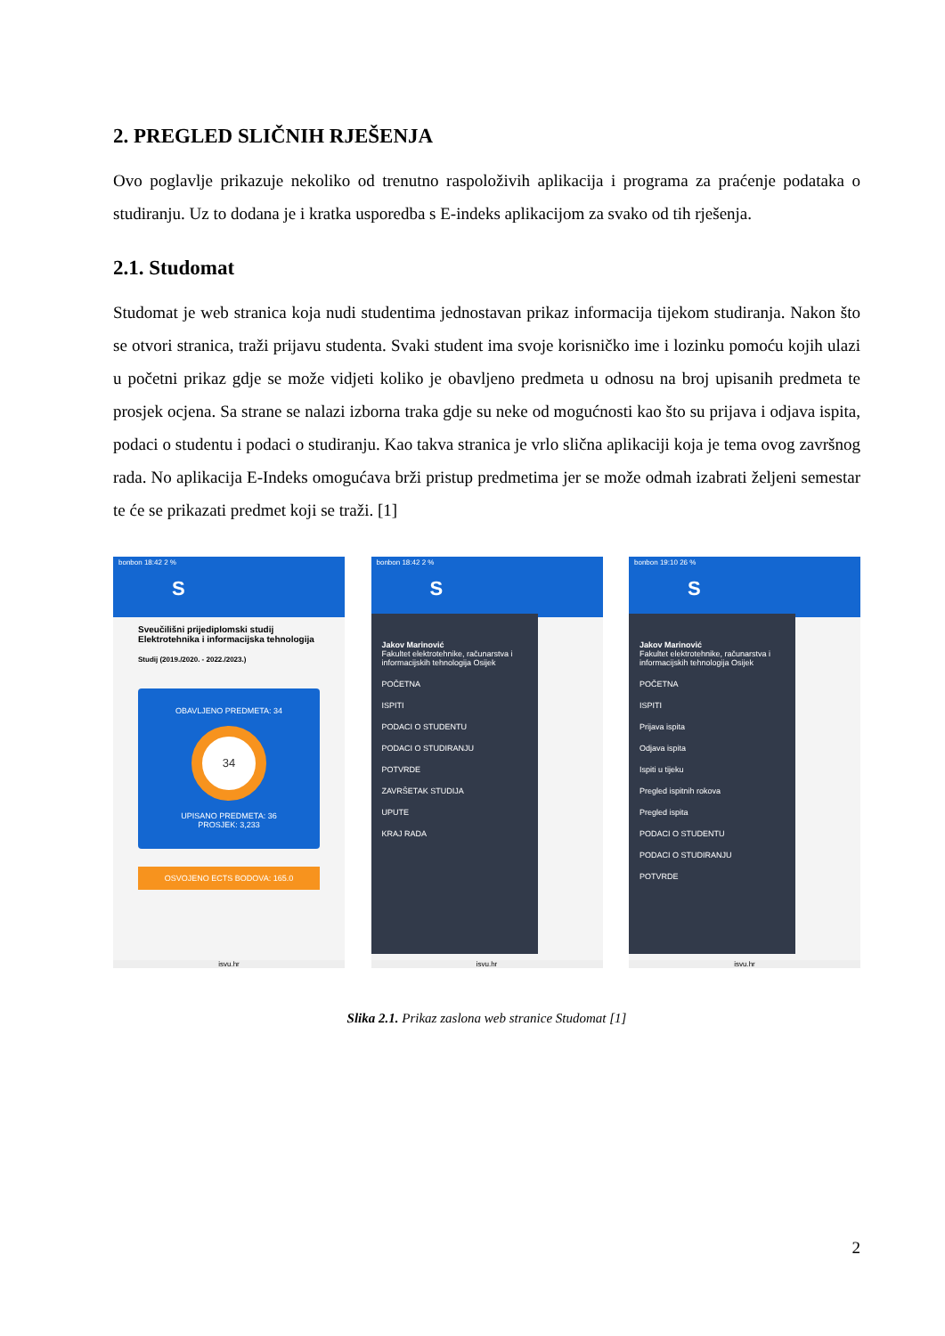2. PREGLED SLIČNIH RJEŠENJA
Ovo poglavlje prikazuje nekoliko od trenutno raspoloživih aplikacija i programa za praćenje podataka o studiranju. Uz to dodana je i kratka usporedba s E-indeks aplikacijom za svako od tih rješenja.
2.1. Studomat
Studomat je web stranica koja nudi studentima jednostavan prikaz informacija tijekom studiranja. Nakon što se otvori stranica, traži prijavu studenta. Svaki student ima svoje korisničko ime i lozinku pomoću kojih ulazi u početni prikaz gdje se može vidjeti koliko je obavljeno predmeta u odnosu na broj upisanih predmeta te prosjek ocjena. Sa strane se nalazi izborna traka gdje su neke od mogućnosti kao što su prijava i odjava ispita, podaci o studentu i podaci o studiranju. Kao takva stranica je vrlo slična aplikaciji koja je tema ovog završnog rada. No aplikacija E-Indeks omogućava brži pristup predmetima jer se može odmah izabrati željeni semestar te će se prikazati predmet koji se traži. [1]
bonbon 18:42 2 %
S
Sveučilišni prijediplomski studij Elektrotehnika i informacijska tehnologija
Studij (2019./2020. - 2022./2023.)
OBAVLJENO PREDMETA: 34
34
UPISANO PREDMETA: 36
PROSJEK: 3,233
OSVOJENO ECTS BODOVA: 165.0
isvu.hr
bonbon 18:42 2 %
S
Jakov Marinović
Fakultet elektrotehnike, računarstva i informacijskih tehnologija Osijek
POČETNA
ISPITI
PODACI O STUDENTU
PODACI O STUDIRANJU
POTVRDE
ZAVRŠETAK STUDIJA
UPUTE
KRAJ RADA
isvu.hr
bonbon 19:10 26 %
S
Jakov Marinović
Fakultet elektrotehnike, računarstva i informacijskih tehnologija Osijek
POČETNA
ISPITI
Prijava ispita
Odjava ispita
Ispiti u tijeku
Pregled ispitnih rokova
Pregled ispita
PODACI O STUDENTU
PODACI O STUDIRANJU
POTVRDE
isvu.hr
Slika 2.1. Prikaz zaslona web stranice Studomat [1]
2